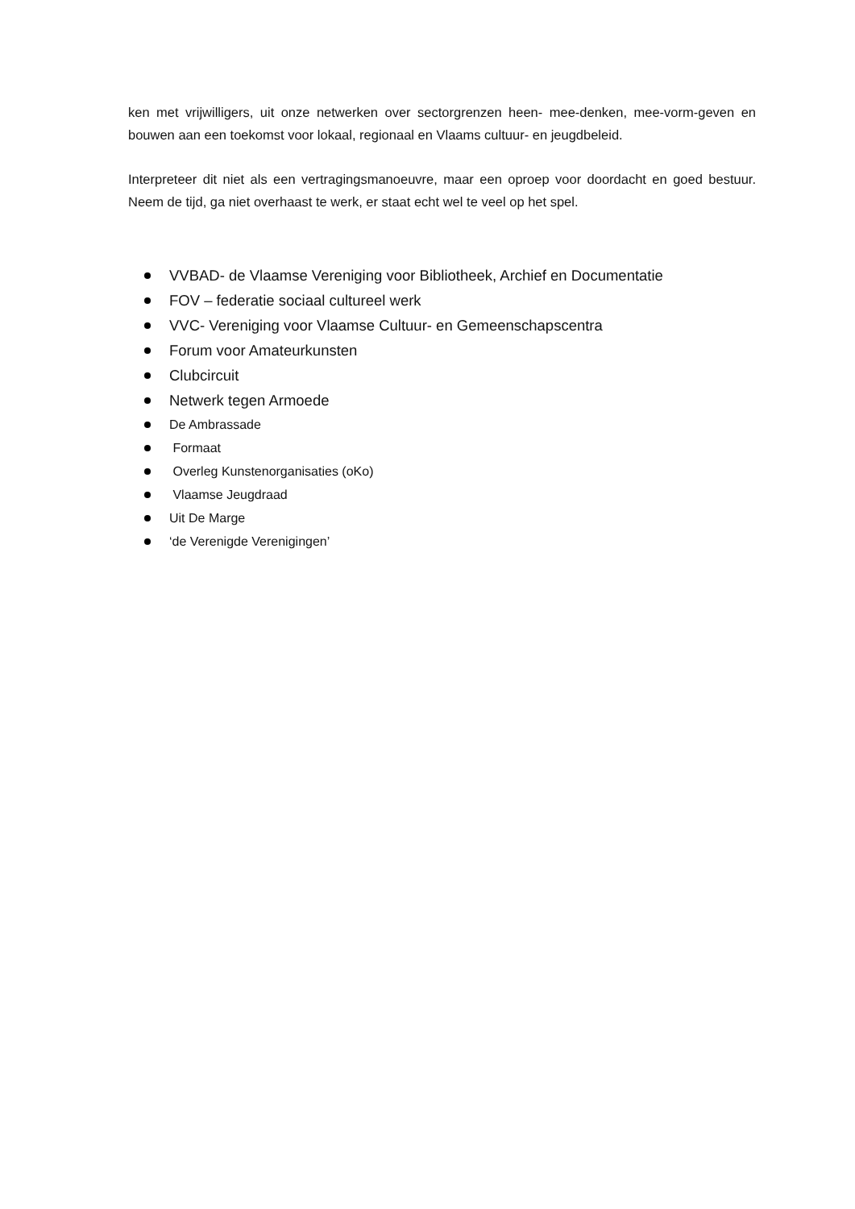ken met vrijwilligers, uit onze netwerken over sectorgrenzen heen- mee-denken, mee-vorm-geven en bouwen aan een toekomst voor lokaal, regionaal en Vlaams cultuur- en jeugdbeleid.
Interpreteer dit niet als een vertragingsmanoeuvre, maar een oproep voor doordacht en goed bestuur. Neem de tijd, ga niet overhaast te werk, er staat echt wel te veel op het spel.
VVBAD- de Vlaamse Vereniging voor Bibliotheek, Archief en Documentatie
FOV – federatie sociaal cultureel werk
VVC- Vereniging voor Vlaamse Cultuur- en Gemeenschapscentra
Forum voor Amateurkunsten
Clubcircuit
Netwerk tegen Armoede
De Ambrassade
Formaat
Overleg Kunstenorganisaties (oKo)
Vlaamse Jeugdraad
Uit De Marge
‘de Verenigde Verenigingen’